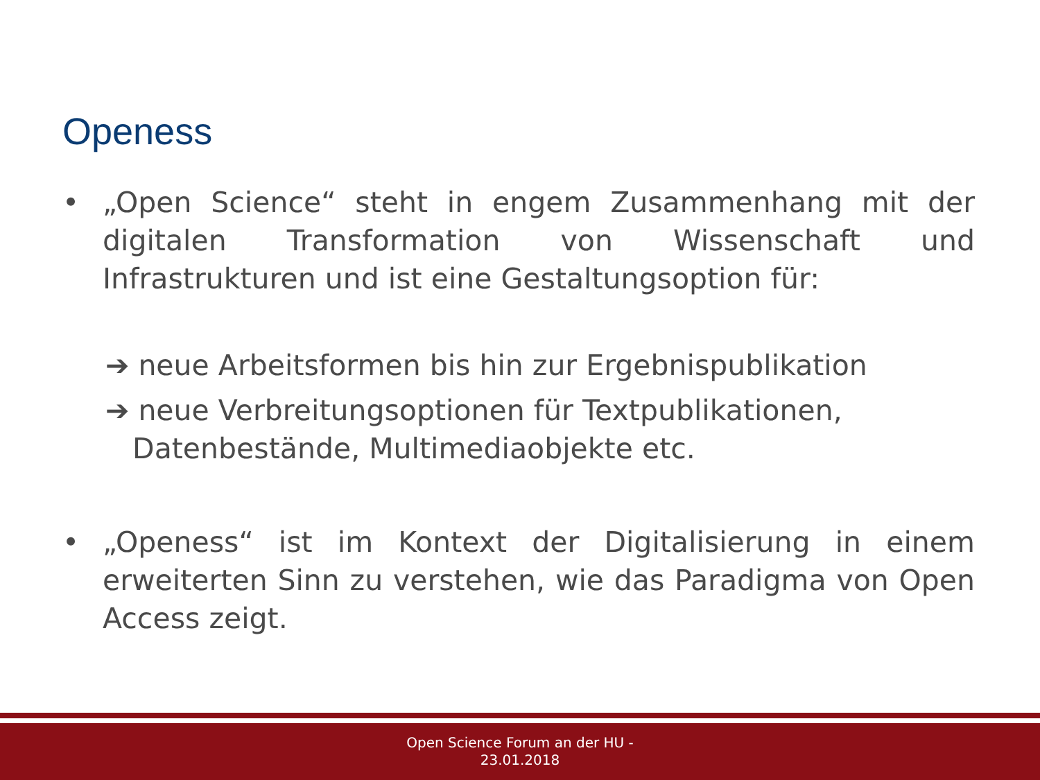Openess
• „Open Science“ steht in engem Zusammenhang mit der digitalen Transformation von Wissenschaft und Infrastrukturen und ist eine Gestaltungsoption für:
➔ neue Arbeitsformen bis hin zur Ergebnispublikation
➔ neue Verbreitungsoptionen für Textpublikationen,
Datenbestände, Multimediaobjekte etc.
• „Openess“ ist im Kontext der Digitalisierung in einem erweiterten Sinn zu verstehen, wie das Paradigma von Open Access zeigt.
Open Science Forum an der HU -
23.01.2018